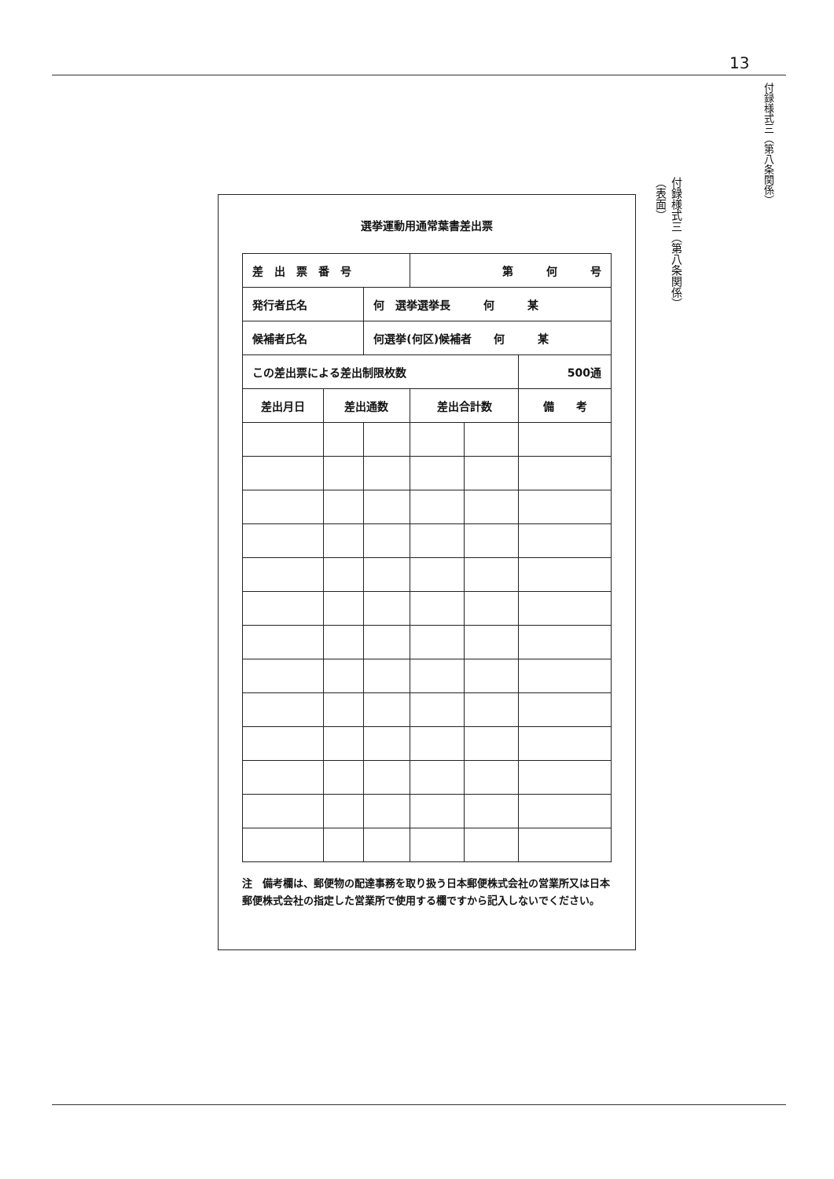13
付録様式三（第八条関係）
付録様式三（第八条関係）
（表面）
選挙運動用通常葉書差出票
| 差 出 票 番 号 | | | 第 何 号 | | |
| 発行者氏名 | | 何 選挙選挙長 何 某 | | | |
| 候補者氏名 | | 何選挙(何区)候補者 何 某 | | | |
| この差出票による差出制限枚数 | | | | | 500通 |
| 差出月日 | 差出通数 | | 差出合計数 | | 備 考 |
注　備考欄は、郵便物の配達事務を取り扱う日本郵便株式会社の営業所又は日本郵便株式会社の指定した営業所で使用する欄ですから記入しないでください。